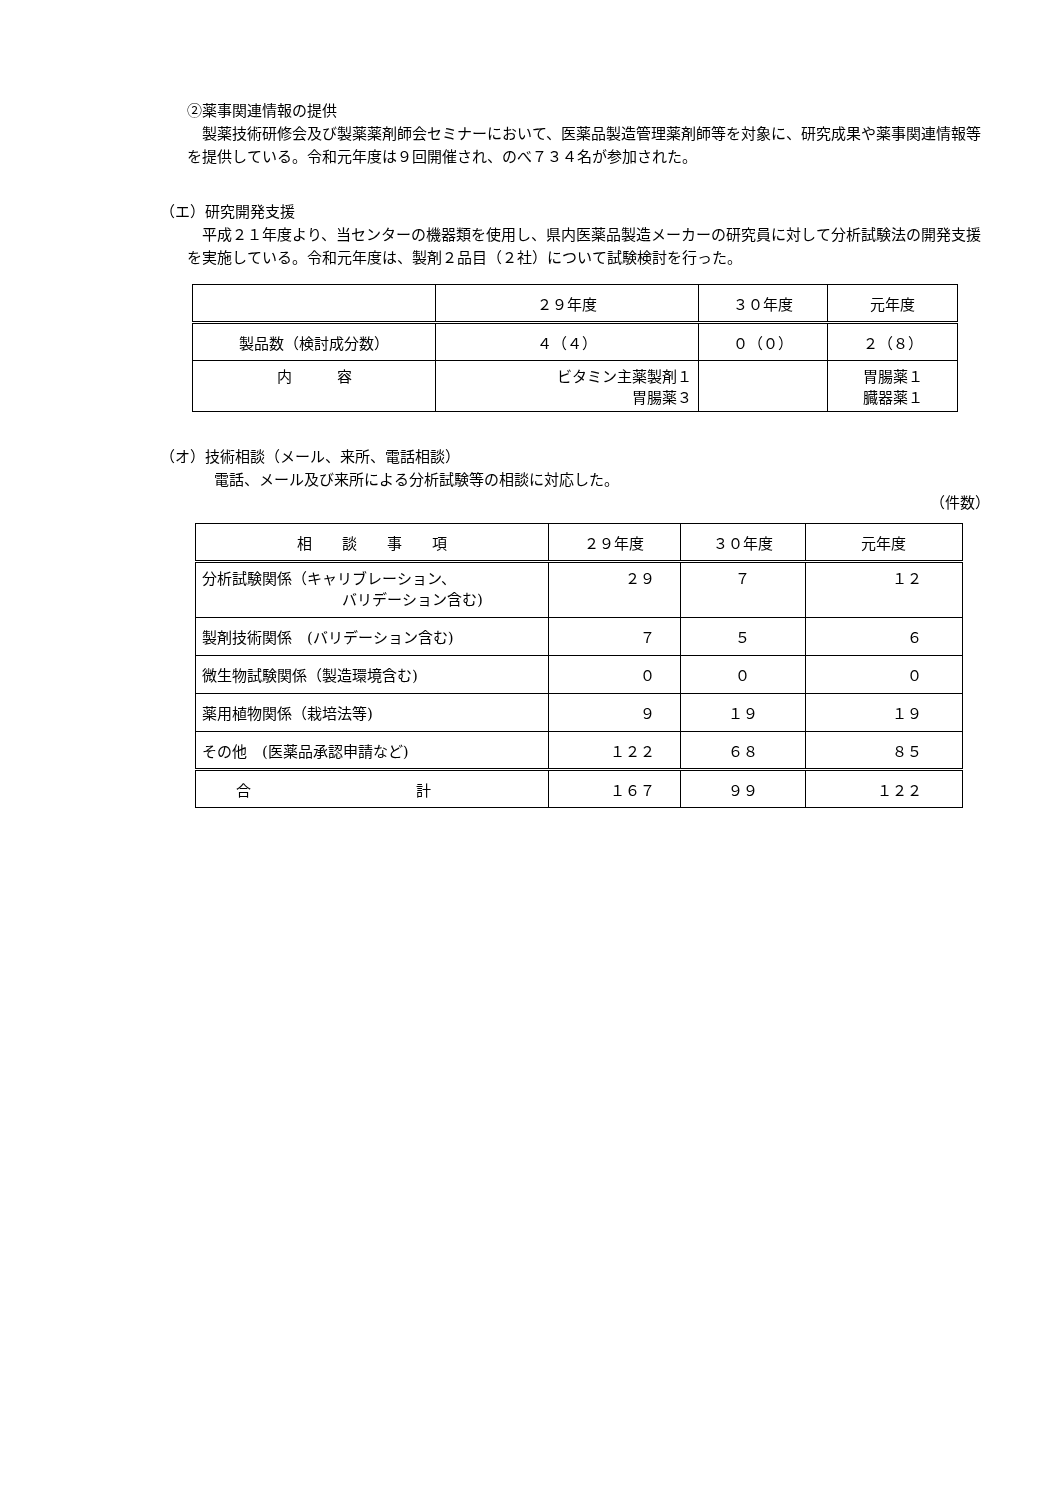②薬事関連情報の提供
製薬技術研修会及び製薬薬剤師会セミナーにおいて、医薬品製造管理薬剤師等を対象に、研究成果や薬事関連情報等を提供している。令和元年度は９回開催され、のべ７３４名が参加された。
（エ）研究開発支援
平成２１年度より、当センターの機器類を使用し、県内医薬品製造メーカーの研究員に対して分析試験法の開発支援を実施している。令和元年度は、製剤２品目（２社）について試験検討を行った。
| | ２９年度 | ３０年度 | 元年度 |
| --- | --- | --- | --- |
| 製品数（検討成分数） | ４（４） | ０（０） | ２（８） |
| 内 容 | ビタミン主薬製剤１ 胃腸薬３ | | 胃腸薬１ 臓器薬１ |
（オ）技術相談（メール、来所、電話相談）
電話、メール及び来所による分析試験等の相談に対応した。
（件数）
| 相 談 事 項 | ２９年度 | ３０年度 | 元年度 |
| --- | --- | --- | --- |
| 分析試験関係（キャリブレーション、 バリデーション含む) | ２９ | ７ | １２ |
| 製剤技術関係 (バリデーション含む) | ７ | ５ | ６ |
| 微生物試験関係（製造環境含む) | ０ | ０ | ０ |
| 薬用植物関係（栽培法等) | ９ | １９ | １９ |
| その他 (医薬品承認申請など) | １２２ | ６８ | ８５ |
| 合 計 | １６７ | ９９ | １２２ |